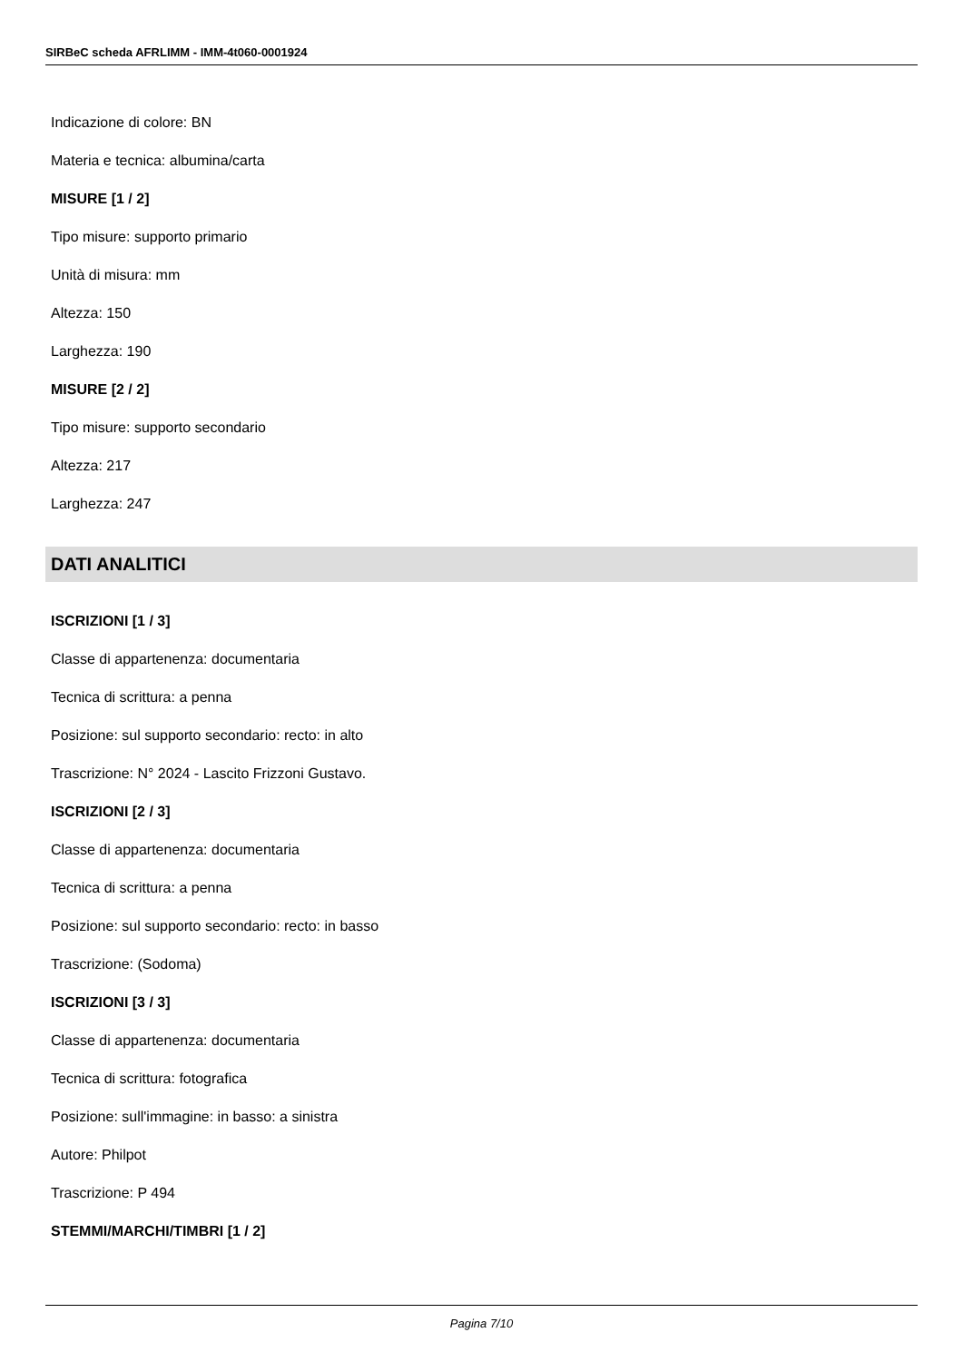SIRBeC scheda AFRLIMM - IMM-4t060-0001924
Indicazione di colore: BN
Materia e tecnica: albumina/carta
MISURE [1 / 2]
Tipo misure: supporto primario
Unità di misura: mm
Altezza: 150
Larghezza: 190
MISURE [2 / 2]
Tipo misure: supporto secondario
Altezza: 217
Larghezza: 247
DATI ANALITICI
ISCRIZIONI [1 / 3]
Classe di appartenenza: documentaria
Tecnica di scrittura: a penna
Posizione: sul supporto secondario: recto: in alto
Trascrizione: N° 2024 - Lascito Frizzoni Gustavo.
ISCRIZIONI [2 / 3]
Classe di appartenenza: documentaria
Tecnica di scrittura: a penna
Posizione: sul supporto secondario: recto: in basso
Trascrizione: (Sodoma)
ISCRIZIONI [3 / 3]
Classe di appartenenza: documentaria
Tecnica di scrittura: fotografica
Posizione: sull'immagine: in basso: a sinistra
Autore: Philpot
Trascrizione: P 494
STEMMI/MARCHI/TIMBRI [1 / 2]
Pagina 7/10